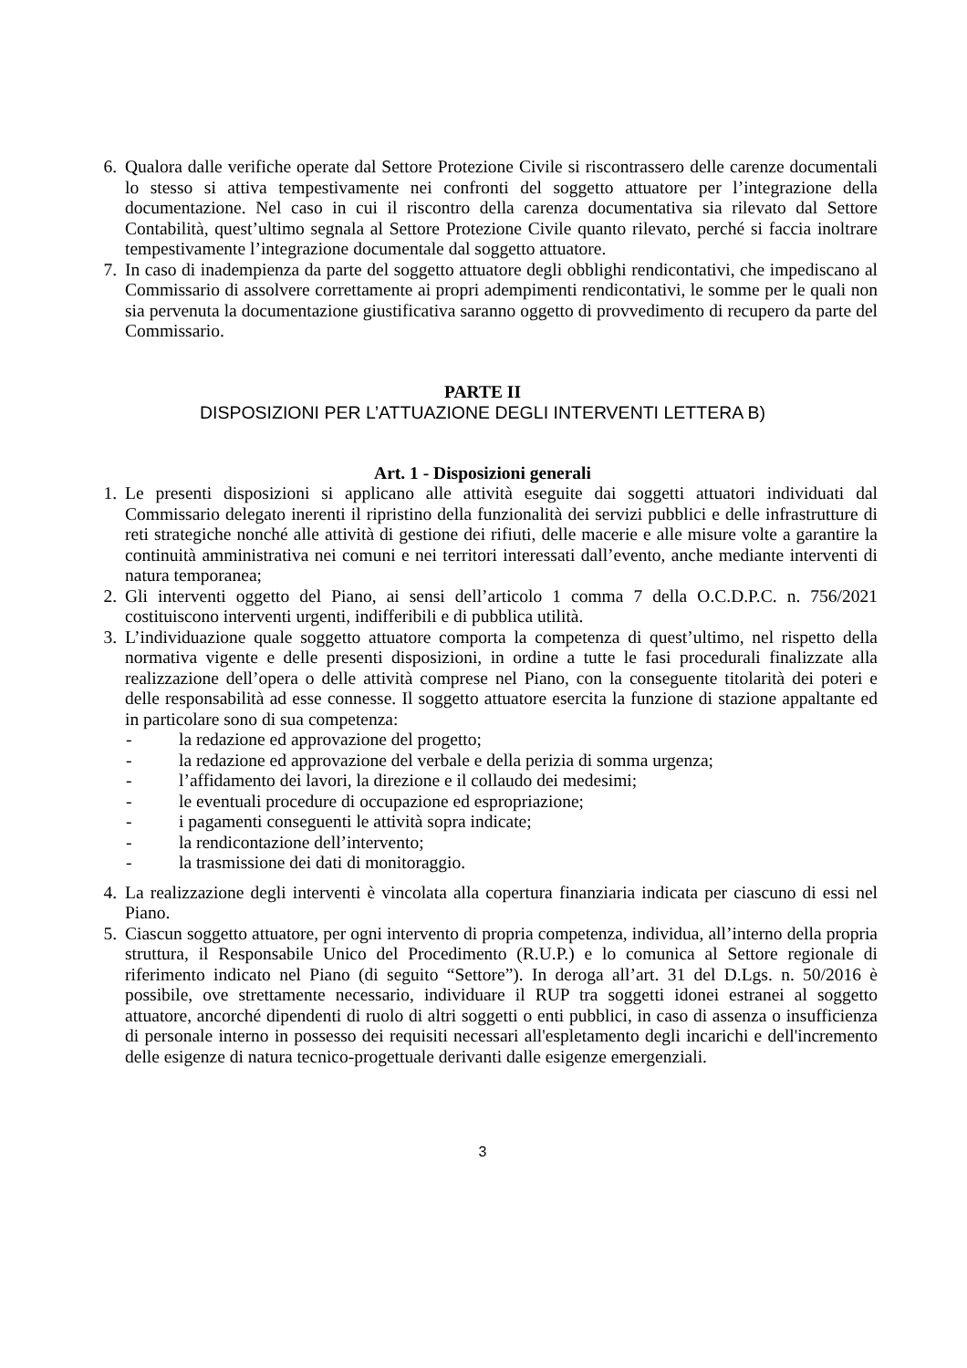6. Qualora dalle verifiche operate dal Settore Protezione Civile si riscontrassero delle carenze documentali lo stesso si attiva tempestivamente nei confronti del soggetto attuatore per l’integrazione della documentazione. Nel caso in cui il riscontro della carenza documentativa sia rilevato dal Settore Contabilità, quest’ultimo segnala al Settore Protezione Civile quanto rilevato, perché si faccia inoltrare tempestivamente l’integrazione documentale dal soggetto attuatore.
7. In caso di inadempienza da parte del soggetto attuatore degli obblighi rendicontativi, che impediscano al Commissario di assolvere correttamente ai propri adempimenti rendicontativi, le somme per le quali non sia pervenuta la documentazione giustificativa saranno oggetto di provvedimento di recupero da parte del Commissario.
PARTE II
DISPOSIZIONI PER L’ATTUAZIONE DEGLI INTERVENTI LETTERA B)
Art. 1 - Disposizioni generali
1. Le presenti disposizioni si applicano alle attività eseguite dai soggetti attuatori individuati dal Commissario delegato inerenti il ripristino della funzionalità dei servizi pubblici e delle infrastrutture di reti strategiche nonché alle attività di gestione dei rifiuti, delle macerie e alle misure volte a garantire la continuità amministrativa nei comuni e nei territori interessati dall’evento, anche mediante interventi di natura temporanea;
2. Gli interventi oggetto del Piano, ai sensi dell’articolo 1 comma 7 della O.C.D.P.C. n. 756/2021 costituiscono interventi urgenti, indifferibili e di pubblica utilità.
3. L’individuazione quale soggetto attuatore comporta la competenza di quest’ultimo, nel rispetto della normativa vigente e delle presenti disposizioni, in ordine a tutte le fasi procedurali finalizzate alla realizzazione dell’opera o delle attività comprese nel Piano, con la conseguente titolarità dei poteri e delle responsabilità ad esse connesse. Il soggetto attuatore esercita la funzione di stazione appaltante ed in particolare sono di sua competenza:
- la redazione ed approvazione del progetto;
- la redazione ed approvazione del verbale e della perizia di somma urgenza;
- l’affidamento dei lavori, la direzione e il collaudo dei medesimi;
- le eventuali procedure di occupazione ed espropriazione;
- i pagamenti conseguenti le attività sopra indicate;
- la rendicontazione dell’intervento;
- la trasmissione dei dati di monitoraggio.
4. La realizzazione degli interventi è vincolata alla copertura finanziaria indicata per ciascuno di essi nel Piano.
5. Ciascun soggetto attuatore, per ogni intervento di propria competenza, individua, all’interno della propria struttura, il Responsabile Unico del Procedimento (R.U.P.) e lo comunica al Settore regionale di riferimento indicato nel Piano (di seguito “Settore”). In deroga all’art. 31 del D.Lgs. n. 50/2016 è possibile, ove strettamente necessario, individuare il RUP tra soggetti idonei estranei al soggetto attuatore, ancorché dipendenti di ruolo di altri soggetti o enti pubblici, in caso di assenza o insufficienza di personale interno in possesso dei requisiti necessari all'espletamento degli incarichi e dell'incremento delle esigenze di natura tecnico-progettuale derivanti dalle esigenze emergenziali.
3